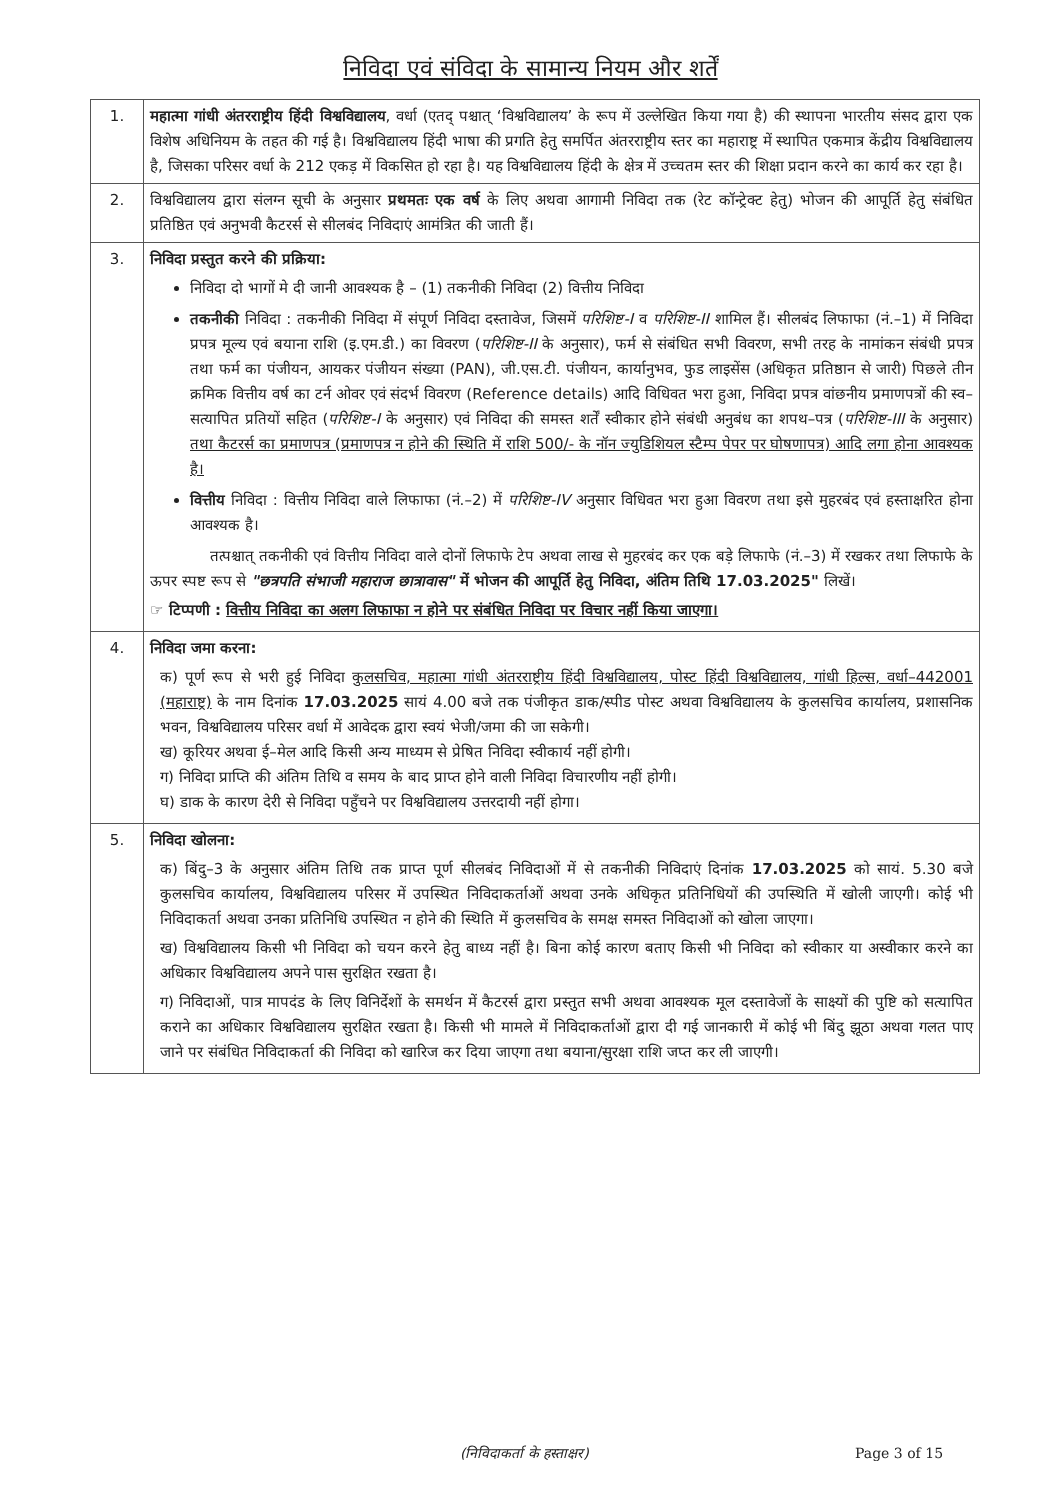निविदा एवं संविदा के सामान्य नियम और शर्तें
| 1. | महात्मा गांधी अंतरराष्ट्रीय हिंदी विश्वविद्यालय , वर्धा (एतद् पश्चात् ‘विश्वविद्यालय’ के रूप में उल्लेखित किया गया है) की स्थापना भारतीय संसद द्वारा एक विशेष अधिनियम के तहत की गई है। विश्वविद्यालय हिंदी भाषा की प्रगति हेतु समर्पित अंतरराष्ट्रीय स्तर का महाराष्ट्र में स्थापित एकमात्र केंद्रीय विश्वविद्यालय है, जिसका परिसर वर्धा के 212 एकड़ में विकसित हो रहा है। यह विश्वविद्यालय हिंदी के क्षेत्र में उच्चतम स्तर की शिक्षा प्रदान करने का कार्य कर रहा है। |
| 2. | विश्वविद्यालय द्वारा संलग्न सूची के अनुसार प्रथमतः एक वर्ष के लिए अथवा आगामी निविदा तक (रेट कॉन्ट्रेक्ट हेतु) भोजन की आपूर्ति हेतु संबंधित प्रतिष्ठित एवं अनुभवी कैटरर्स से सीलबंद निविदाएं आमंत्रित की जाती हैं। |
| 3. | निविदा प्रस्तुत करने की प्रक्रिया: निविदा दो भागों मे दी जानी आवश्यक है – (1) तकनीकी निविदा (2) वित्तीय निविदा तकनीकी निविदा : तकनीकी निविदा में संपूर्ण निविदा दस्तावेज, जिसमें परिशिष्ट-I व परिशिष्ट-II शामिल हैं। सीलबंद लिफाफा (नं.–1) में निविदा प्रपत्र मूल्य एवं बयाना राशि (इ.एम.डी.) का विवरण ( परिशिष्ट-II के अनुसार), फर्म से संबंधित सभी विवरण, सभी तरह के नामांकन संबंधी प्रपत्र तथा फर्म का पंजीयन, आयकर पंजीयन संख्या (PAN), जी.एस.टी. पंजीयन, कार्यानुभव, फुड लाइसेंस (अधिकृत प्रतिष्ठान से जारी) पिछले तीन क्रमिक वित्तीय वर्ष का टर्न ओवर एवं संदर्भ विवरण (Reference details) आदि विधिवत भरा हुआ, निविदा प्रपत्र वांछनीय प्रमाणपत्रों की स्व–सत्यापित प्रतियों सहित ( परिशिष्ट-I के अनुसार) एवं निविदा की समस्त शर्तें स्वीकार होने संबंधी अनुबंध का शपथ–पत्र ( परिशिष्ट-III के अनुसार) तथा कैटरर्स का प्रमाणपत्र (प्रमाणपत्र न होने की स्थिति में राशि 500/- के नॉन ज्युडिशियल स्टैम्प पेपर पर घोषणापत्र) आदि लगा होना आवश्यक है। वित्तीय निविदा : वित्तीय निविदा वाले लिफाफा (नं.–2) में परिशिष्ट-IV अनुसार विधिवत भरा हुआ विवरण तथा इसे मुहरबंद एवं हस्ताक्षरित होना आवश्यक है। तत्पश्चात् तकनीकी एवं वित्तीय निविदा वाले दोनों लिफाफे टेप अथवा लाख से मुहरबंद कर एक बड़े लिफाफे (नं.–3) में रखकर तथा लिफाफे के ऊपर स्पष्ट रूप से "छत्रपति संभाजी महाराज छात्रावास" में भोजन की आपूर्ति हेतु निविदा, अंतिम तिथि 17.03.2025" लिखें। ☞ टिप्पणी : वित्तीय निविदा का अलग लिफाफा न होने पर संबंधित निविदा पर विचार नहीं किया जाएगा। |
| 4. | निविदा जमा करना: क) पूर्ण रूप से भरी हुई निविदा कुलसचिव, महात्मा गांधी अंतरराष्ट्रीय हिंदी विश्वविद्यालय, पोस्ट हिंदी विश्वविद्यालय, गांधी हिल्स, वर्धा–442001 (महाराष्ट्र) के नाम दिनांक 17.03.2025 सायं 4.00 बजे तक पंजीकृत डाक/स्पीड पोस्ट अथवा विश्वविद्यालय के कुलसचिव कार्यालय, प्रशासनिक भवन, विश्वविद्यालय परिसर वर्धा में आवेदक द्वारा स्वयं भेजी/जमा की जा सकेगी। ख) कूरियर अथवा ई–मेल आदि किसी अन्य माध्यम से प्रेषित निविदा स्वीकार्य नहीं होगी। ग) निविदा प्राप्ति की अंतिम तिथि व समय के बाद प्राप्त होने वाली निविदा विचारणीय नहीं होगी। घ) डाक के कारण देरी से निविदा पहुँचने पर विश्वविद्यालय उत्तरदायी नहीं होगा। |
| 5. | निविदा खोलना: क) बिंदु–3 के अनुसार अंतिम तिथि तक प्राप्त पूर्ण सीलबंद निविदाओं में से तकनीकी निविदाएं दिनांक 17.03.2025 को सायं. 5.30 बजे कुलसचिव कार्यालय, विश्वविद्यालय परिसर में उपस्थित निविदाकर्ताओं अथवा उनके अधिकृत प्रतिनिधियों की उपस्थिति में खोली जाएगी। कोई भी निविदाकर्ता अथवा उनका प्रतिनिधि उपस्थित न होने की स्थिति में कुलसचिव के समक्ष समस्त निविदाओं को खोला जाएगा। ख) विश्वविद्यालय किसी भी निविदा को चयन करने हेतु बाध्य नहीं है। बिना कोई कारण बताए किसी भी निविदा को स्वीकार या अस्वीकार करने का अधिकार विश्वविद्यालय अपने पास सुरक्षित रखता है। ग) निविदाओं, पात्र मापदंड के लिए विनिर्देशों के समर्थन में कैटरर्स द्वारा प्रस्तुत सभी अथवा आवश्यक मूल दस्तावेजों के साक्ष्यों की पुष्टि को सत्यापित कराने का अधिकार विश्वविद्यालय सुरक्षित रखता है। किसी भी मामले में निविदाकर्ताओं द्वारा दी गई जानकारी में कोई भी बिंदु झूठा अथवा गलत पाए जाने पर संबंधित निविदाकर्ता की निविदा को खारिज कर दिया जाएगा तथा बयाना/सुरक्षा राशि जप्त कर ली जाएगी। |
(निविदाकर्ता के हस्ताक्षर) Page 3 of 15